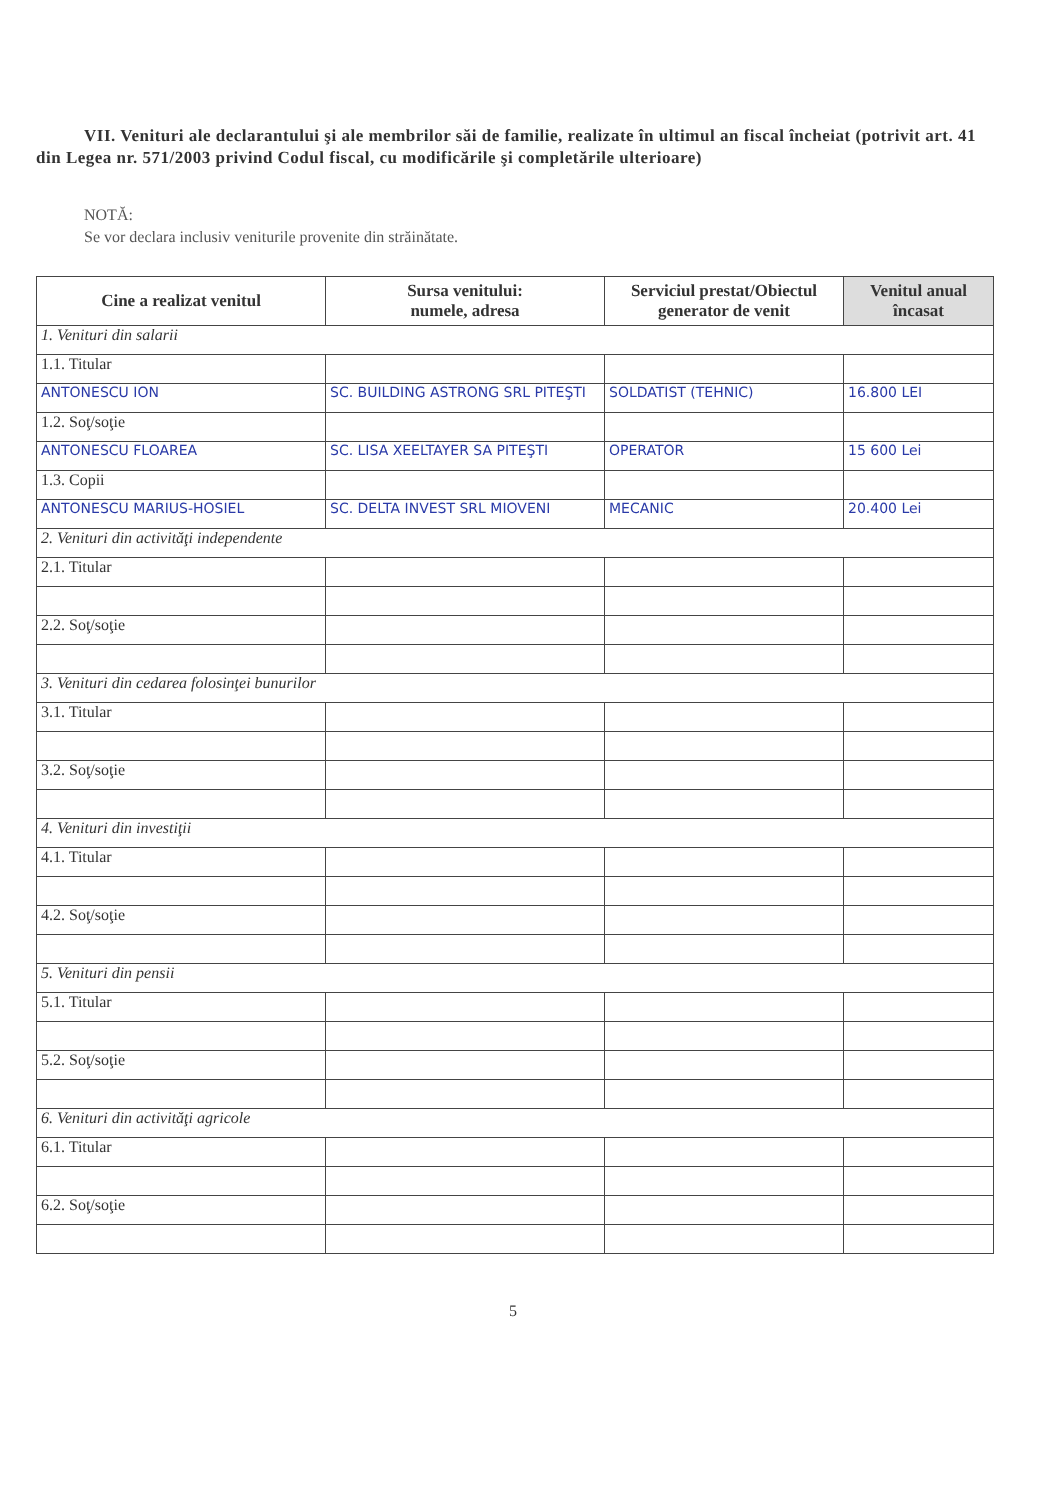VII. Venituri ale declarantului şi ale membrilor săi de familie, realizate în ultimul an fiscal încheiat (potrivit art. 41 din Legea nr. 571/2003 privind Codul fiscal, cu modificările şi completările ulterioare)
NOTĂ:
Se vor declara inclusiv veniturile provenite din străinătate.
| Cine a realizat venitul | Sursa venitului: numele, adresa | Serviciul prestat/Obiectul generator de venit | Venitul anual încasat |
| --- | --- | --- | --- |
| 1. Venituri din salarii | | | |
| 1.1. Titular | | | |
| ANTONESCU ION | SC. BUILDING ASTRONG SRL PITEŞTI | SOLDATIST (TEHNIC) | 16.800 LEI |
| 1.2. Soţ/soţie | | | |
| ANTONESCU FLOAREA | SC. LISA XEELTAYER SA PITEŞTI | OPERATOR | 15 600 Lei |
| 1.3. Copii | | | |
| ANTONESCU MARIUS-HOSIEL | SC. DELTA INVEST SRL MIOVENI | MECANIC | 20.400 Lei |
| 2. Venituri din activităţi independente | | | |
| 2.1. Titular | | | |
| 2.2. Soţ/soţie | | | |
| 3. Venituri din cedarea folosinţei bunurilor | | | |
| 3.1. Titular | | | |
| 3.2. Soţ/soţie | | | |
| 4. Venituri din investiţii | | | |
| 4.1. Titular | | | |
| 4.2. Soţ/soţie | | | |
| 5. Venituri din pensii | | | |
| 5.1. Titular | | | |
| 5.2. Soţ/soţie | | | |
| 6. Venituri din activităţi agricole | | | |
| 6.1. Titular | | | |
| 6.2. Soţ/soţie | | | |
5